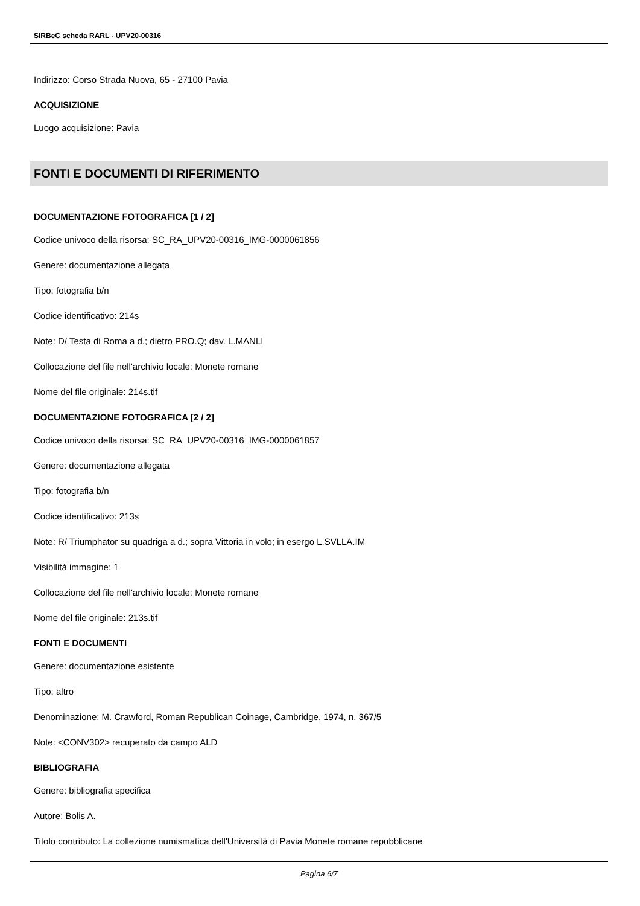SIRBeC scheda RARL - UPV20-00316
Indirizzo: Corso Strada Nuova, 65 - 27100 Pavia
ACQUISIZIONE
Luogo acquisizione: Pavia
FONTI E DOCUMENTI DI RIFERIMENTO
DOCUMENTAZIONE FOTOGRAFICA [1 / 2]
Codice univoco della risorsa: SC_RA_UPV20-00316_IMG-0000061856
Genere: documentazione allegata
Tipo: fotografia b/n
Codice identificativo: 214s
Note: D/ Testa di Roma a d.; dietro PRO.Q; dav. L.MANLI
Collocazione del file nell'archivio locale: Monete romane
Nome del file originale: 214s.tif
DOCUMENTAZIONE FOTOGRAFICA [2 / 2]
Codice univoco della risorsa: SC_RA_UPV20-00316_IMG-0000061857
Genere: documentazione allegata
Tipo: fotografia b/n
Codice identificativo: 213s
Note: R/ Triumphator su quadriga a d.; sopra Vittoria in volo; in esergo L.SVLLA.IM
Visibilità immagine: 1
Collocazione del file nell'archivio locale: Monete romane
Nome del file originale: 213s.tif
FONTI E DOCUMENTI
Genere: documentazione esistente
Tipo: altro
Denominazione: M. Crawford, Roman Republican Coinage, Cambridge, 1974, n. 367/5
Note: <CONV302> recuperato da campo ALD
BIBLIOGRAFIA
Genere: bibliografia specifica
Autore: Bolis A.
Titolo contributo: La collezione numismatica dell'Università di Pavia Monete romane repubblicane
Pagina 6/7